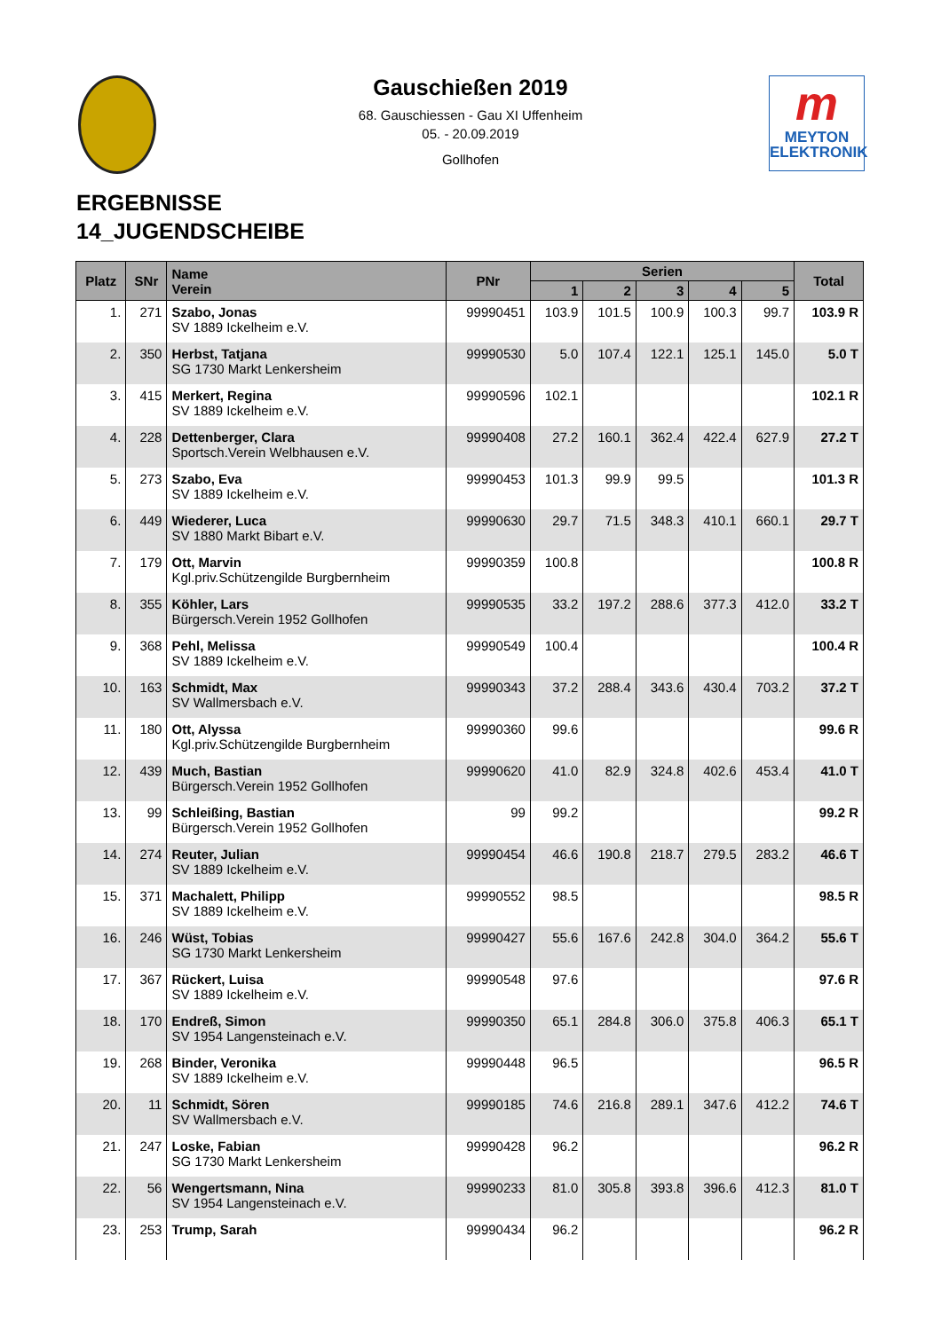m
MEYTON
ELEKTRONIK
Gauschießen 2019
68. Gauschiessen - Gau XI Uffenheim
05. - 20.09.2019
Gollhofen
ERGEBNISSE
14_JUGENDSCHEIBE
| Platz | SNr | Name Verein | PNr | Serien | | | | | Total |
| --- | --- | --- | --- | --- | --- | --- | --- | --- | --- |
| | | | | 1 | 2 | 3 | 4 | 5 | |
| 1. | 271 | Szabo, Jonas SV 1889 Ickelheim e.V. | 99990451 | 103.9 | 101.5 | 100.9 | 100.3 | 99.7 | 103.9 R |
| 2. | 350 | Herbst, Tatjana SG 1730 Markt Lenkersheim | 99990530 | 5.0 | 107.4 | 122.1 | 125.1 | 145.0 | 5.0 T |
| 3. | 415 | Merkert, Regina SV 1889 Ickelheim e.V. | 99990596 | 102.1 | | | | | 102.1 R |
| 4. | 228 | Dettenberger, Clara Sportsch.Verein Welbhausen e.V. | 99990408 | 27.2 | 160.1 | 362.4 | 422.4 | 627.9 | 27.2 T |
| 5. | 273 | Szabo, Eva SV 1889 Ickelheim e.V. | 99990453 | 101.3 | 99.9 | 99.5 | | | 101.3 R |
| 6. | 449 | Wiederer, Luca SV 1880 Markt Bibart e.V. | 99990630 | 29.7 | 71.5 | 348.3 | 410.1 | 660.1 | 29.7 T |
| 7. | 179 | Ott, Marvin Kgl.priv.Schützengilde Burgbernheim | 99990359 | 100.8 | | | | | 100.8 R |
| 8. | 355 | Köhler, Lars Bürgersch.Verein 1952 Gollhofen | 99990535 | 33.2 | 197.2 | 288.6 | 377.3 | 412.0 | 33.2 T |
| 9. | 368 | Pehl, Melissa SV 1889 Ickelheim e.V. | 99990549 | 100.4 | | | | | 100.4 R |
| 10. | 163 | Schmidt, Max SV Wallmersbach e.V. | 99990343 | 37.2 | 288.4 | 343.6 | 430.4 | 703.2 | 37.2 T |
| 11. | 180 | Ott, Alyssa Kgl.priv.Schützengilde Burgbernheim | 99990360 | 99.6 | | | | | 99.6 R |
| 12. | 439 | Much, Bastian Bürgersch.Verein 1952 Gollhofen | 99990620 | 41.0 | 82.9 | 324.8 | 402.6 | 453.4 | 41.0 T |
| 13. | 99 | Schleißing, Bastian Bürgersch.Verein 1952 Gollhofen | 99 | 99.2 | | | | | 99.2 R |
| 14. | 274 | Reuter, Julian SV 1889 Ickelheim e.V. | 99990454 | 46.6 | 190.8 | 218.7 | 279.5 | 283.2 | 46.6 T |
| 15. | 371 | Machalett, Philipp SV 1889 Ickelheim e.V. | 99990552 | 98.5 | | | | | 98.5 R |
| 16. | 246 | Wüst, Tobias SG 1730 Markt Lenkersheim | 99990427 | 55.6 | 167.6 | 242.8 | 304.0 | 364.2 | 55.6 T |
| 17. | 367 | Rückert, Luisa SV 1889 Ickelheim e.V. | 99990548 | 97.6 | | | | | 97.6 R |
| 18. | 170 | Endreß, Simon SV 1954 Langensteinach e.V. | 99990350 | 65.1 | 284.8 | 306.0 | 375.8 | 406.3 | 65.1 T |
| 19. | 268 | Binder, Veronika SV 1889 Ickelheim e.V. | 99990448 | 96.5 | | | | | 96.5 R |
| 20. | 11 | Schmidt, Sören SV Wallmersbach e.V. | 99990185 | 74.6 | 216.8 | 289.1 | 347.6 | 412.2 | 74.6 T |
| 21. | 247 | Loske, Fabian SG 1730 Markt Lenkersheim | 99990428 | 96.2 | | | | | 96.2 R |
| 22. | 56 | Wengertsmann, Nina SV 1954 Langensteinach e.V. | 99990233 | 81.0 | 305.8 | 393.8 | 396.6 | 412.3 | 81.0 T |
| 23. | 253 | Trump, Sarah | 99990434 | 96.2 | | | | | 96.2 R |